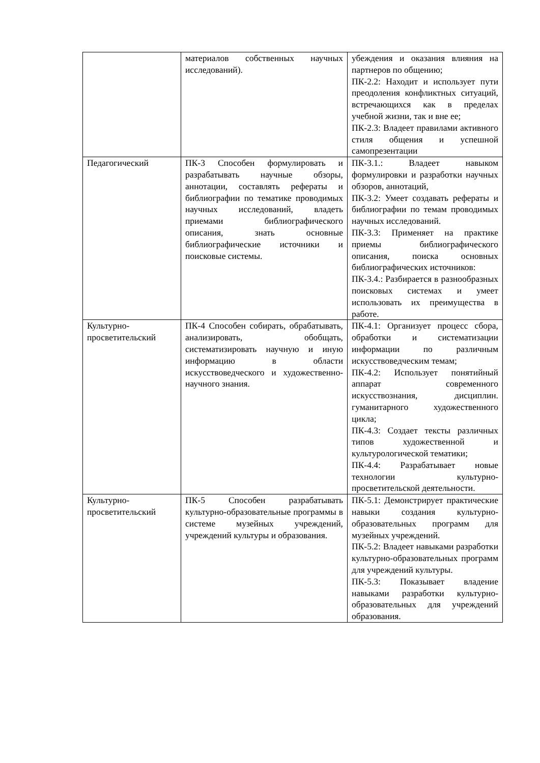| | материалов собственных научных исследований). | убеждения и оказания влияния на партнеров по общению; ПК-2.2: Находит и использует пути преодоления конфликтных ситуаций, встречающихся как в пределах учебной жизни, так и вне ее; ПК-2.3: Владеет правилами активного стиля общения и успешной самопрезентации |
| Педагогический | ПК-3 Способен формулировать и разрабатывать научные обзоры, аннотации, составлять рефераты и библиографии по тематике проводимых научных исследований, владеть приемами библиографического описания, знать основные библиографические источники и поисковые системы. | ПК-3.1.: Владеет навыком формулировки и разработки научных обзоров, аннотаций, ПК-3.2: Умеет создавать рефераты и библиографии по темам проводимых научных исследований. ПК-3.3: Применяет на практике приемы библиографического описания, поиска основных библиографических источников: ПК-3.4.: Разбирается в разнообразных поисковых системах и умеет использовать их преимущества в работе. |
| Культурно-просветительский | ПК-4 Способен собирать, обрабатывать, анализировать, обобщать, систематизировать научную и иную информацию в области искусствоведческого и художественно-научного знания. | ПК-4.1: Организует процесс сбора, обработки и систематизации информации по различным искусствоведческим темам; ПК-4.2: Использует понятийный аппарат современного искусствознания, дисциплин. гуманитарного художественного цикла; ПК-4.3: Создает тексты различных типов художественной и культурологической тематики; ПК-4.4: Разрабатывает новые технологии культурно-просветительской деятельности. |
| Культурно-просветительский | ПК-5 Способен разрабатывать культурно-образовательные программы в системе музейных учреждений, учреждений культуры и образования. | ПК-5.1: Демонстрирует практические навыки создания культурно-образовательных программ для музейных учреждений. ПК-5.2: Владеет навыками разработки культурно-образовательных программ для учреждений культуры. ПК-5.3: Показывает владение навыками разработки культурно-образовательных для учреждений образования. |